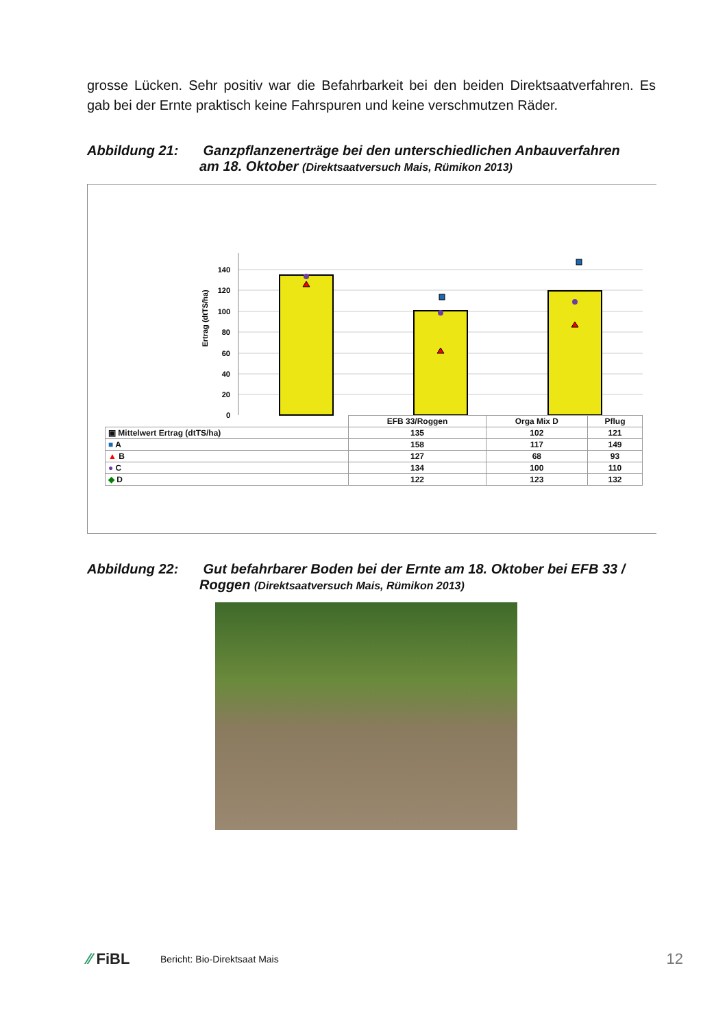grosse Lücken. Sehr positiv war die Befahrbarkeit bei den beiden Direktsaatverfahren. Es gab bei der Ernte praktisch keine Fahrspuren und keine verschmutzen Räder.
Abbildung 21: Ganzpflanzenerträge bei den unterschiedlichen Anbauverfahren
am 18. Oktober (Direktsaatversuch Mais, Rümikon 2013)
Ertrag (dtTS/ha)
140
120
100
80
60
40
20
0
| | EFB 33/Roggen | Orga Mix D | Pflug |
| --- | --- | --- | --- |
| ▣ Mittelwert Ertrag (dtTS/ha) | 135 | 102 | 121 |
| ■ A | 158 | 117 | 149 |
| ▲ B | 127 | 68 | 93 |
| ● C | 134 | 100 | 110 |
| ◆ D | 122 | 123 | 132 |
Abbildung 22: Gut befahrbarer Boden bei der Ernte am 18. Oktober bei EFB 33 /
Roggen (Direktsaatversuch Mais, Rümikon 2013)
⁄⁄ FiBL Bericht: Bio-Direktsaat Mais 12